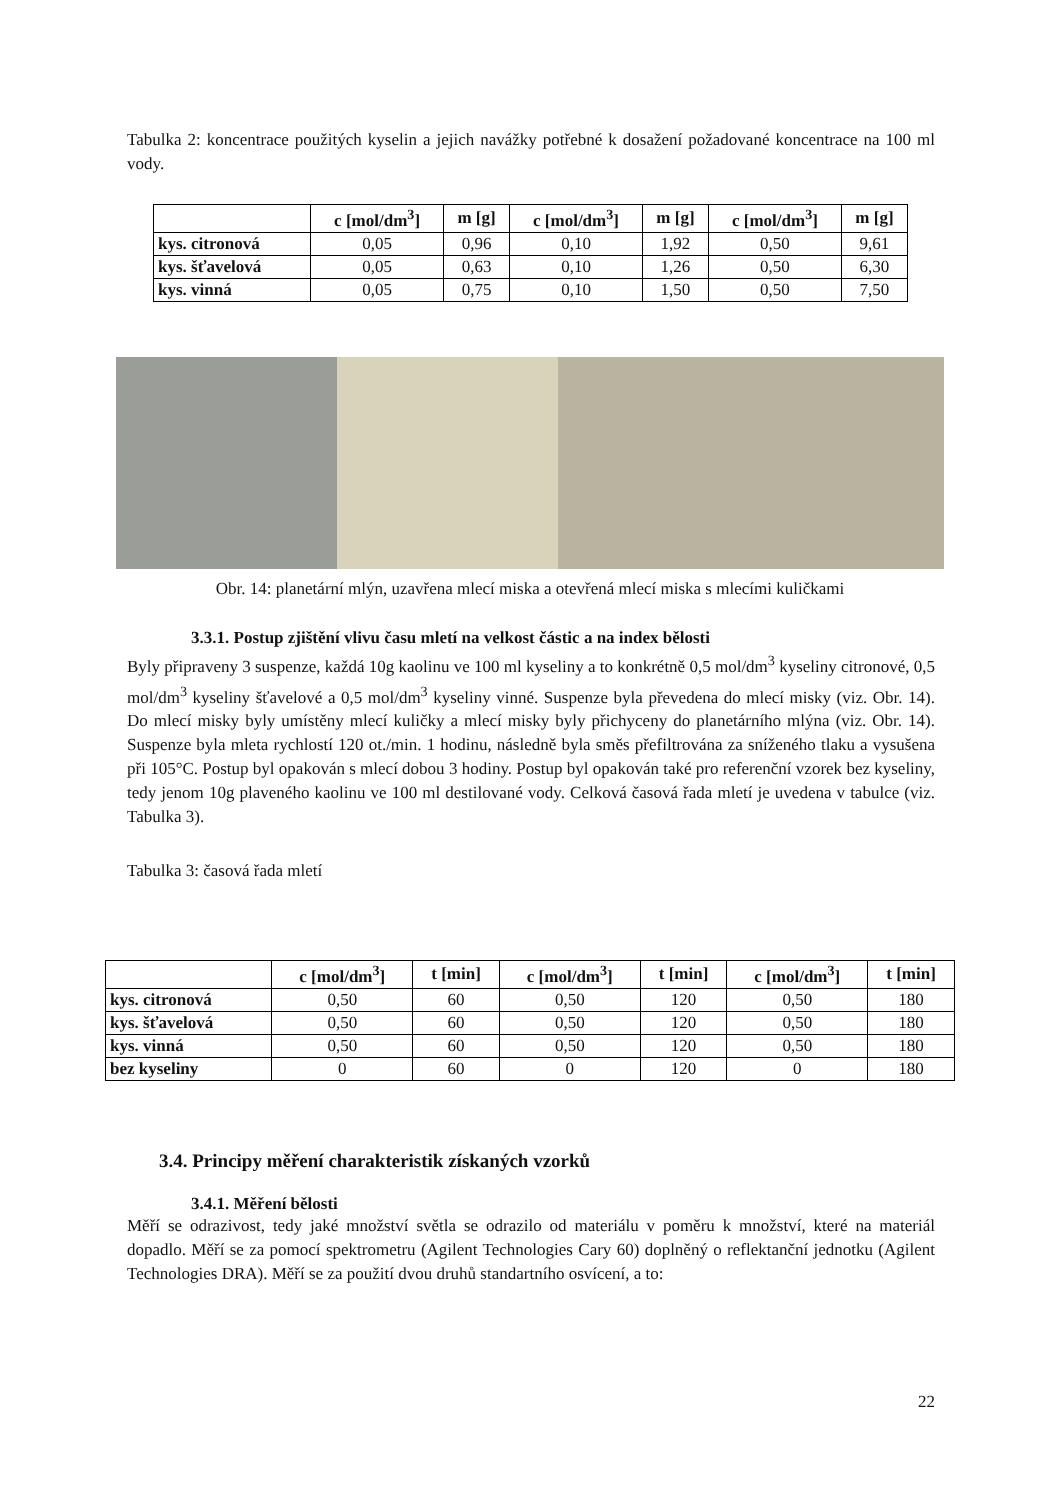Tabulka 2: koncentrace použitých kyselin a jejich navážky potřebné k dosažení požadované koncentrace na 100 ml vody.
| | c [mol/dm<sup>3</sup>] | m [g] | c [mol/dm<sup>3</sup>] | m [g] | c [mol/dm<sup>3</sup>] | m [g] |
| --- | --- | --- | --- | --- | --- | --- |
| kys. citronová | 0,05 | 0,96 | 0,10 | 1,92 | 0,50 | 9,61 |
| kys. šťavelová | 0,05 | 0,63 | 0,10 | 1,26 | 0,50 | 6,30 |
| kys. vinná | 0,05 | 0,75 | 0,10 | 1,50 | 0,50 | 7,50 |
Obr. 14: planetární mlýn, uzavřena mlecí miska a otevřená mlecí miska s mlecími kuličkami
3.3.1. Postup zjištění vlivu času mletí na velkost částic a na index bělosti
Byly připraveny 3 suspenze, každá 10g kaolinu ve 100 ml kyseliny a to konkrétně 0,5 mol/dm<sup>3</sup> kyseliny citronové, 0,5 mol/dm<sup>3</sup> kyseliny šťavelové a 0,5 mol/dm<sup>3</sup> kyseliny vinné. Suspenze byla převedena do mlecí misky (viz. Obr. 14). Do mlecí misky byly umístěny mlecí kuličky a mlecí misky byly přichyceny do planetárního mlýna (viz. Obr. 14). Suspenze byla mleta rychlostí 120 ot./min. 1 hodinu, následně byla směs přefiltrována za sníženého tlaku a vysušena při 105°C. Postup byl opakován s mlecí dobou 3 hodiny. Postup byl opakován také pro referenční vzorek bez kyseliny, tedy jenom 10g plaveného kaolinu ve 100 ml destilované vody. Celková časová řada mletí je uvedena v tabulce (viz. Tabulka 3).
Tabulka 3: časová řada mletí
| | c [mol/dm<sup>3</sup>] | t [min] | c [mol/dm<sup>3</sup>] | t [min] | c [mol/dm<sup>3</sup>] | t [min] |
| --- | --- | --- | --- | --- | --- | --- |
| kys. citronová | 0,50 | 60 | 0,50 | 120 | 0,50 | 180 |
| kys. šťavelová | 0,50 | 60 | 0,50 | 120 | 0,50 | 180 |
| kys. vinná | 0,50 | 60 | 0,50 | 120 | 0,50 | 180 |
| bez kyseliny | 0 | 60 | 0 | 120 | 0 | 180 |
3.4. Principy měření charakteristik získaných vzorků
3.4.1. Měření bělosti
Měří se odrazivost, tedy jaké množství světla se odrazilo od materiálu v poměru k množství, které na materiál dopadlo. Měří se za pomocí spektrometru (Agilent Technologies Cary 60) doplněný o reflektanční jednotku (Agilent Technologies DRA). Měří se za použití dvou druhů standartního osvícení, a to:
22